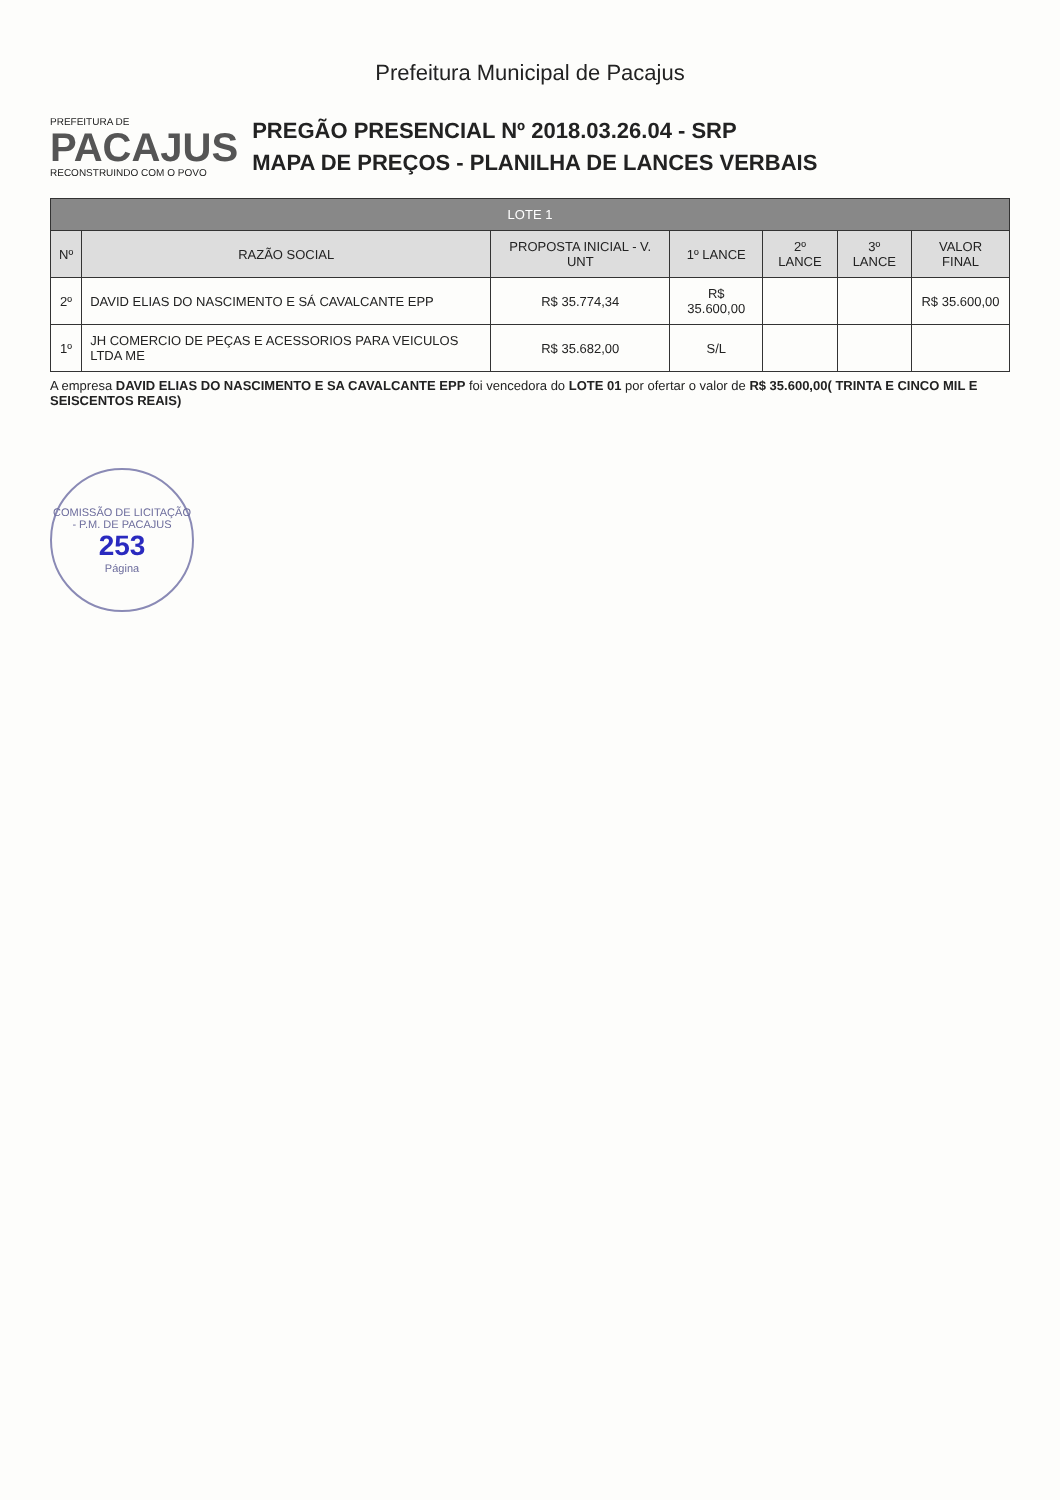Prefeitura Municipal de Pacajus
PREFEITURA DE
PACAJUS
RECONSTRUINDO COM O POVO
PREGÃO PRESENCIAL Nº 2018.03.26.04 - SRP
MAPA DE PREÇOS - PLANILHA DE LANCES VERBAIS
| LOTE 1 | | | | | | |
| --- | --- | --- | --- | --- | --- | --- |
| Nº | RAZÃO SOCIAL | PROPOSTA INICIAL - V. UNT | 1º LANCE | 2º LANCE | 3º LANCE | VALOR FINAL |
| 2º | DAVID ELIAS DO NASCIMENTO E SÁ CAVALCANTE EPP | R$ 35.774,34 | R$ 35.600,00 | | | R$ 35.600,00 |
| 1º | JH COMERCIO DE PEÇAS E ACESSORIOS PARA VEICULOS LTDA ME | R$ 35.682,00 | S/L | | | |
A empresa DAVID ELIAS DO NASCIMENTO E SA CAVALCANTE EPP foi vencedora do LOTE 01 por ofertar o valor de R$ 35.600,00( TRINTA E CINCO MIL E SEISCENTOS REAIS)
COMISSÃO DE LICITAÇÃO - P.M. DE PACAJUS
253
Página